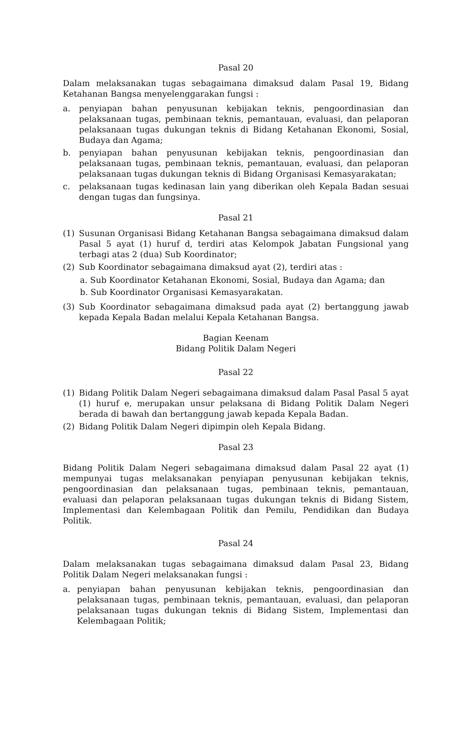Pasal 20
Dalam melaksanakan tugas sebagaimana dimaksud dalam Pasal 19, Bidang Ketahanan Bangsa menyelenggarakan fungsi :
a. penyiapan bahan penyusunan kebijakan teknis, pengoordinasian dan pelaksanaan tugas, pembinaan teknis, pemantauan, evaluasi, dan pelaporan pelaksanaan tugas dukungan teknis di Bidang Ketahanan Ekonomi, Sosial, Budaya dan Agama;
b. penyiapan bahan penyusunan kebijakan teknis, pengoordinasian dan pelaksanaan tugas, pembinaan teknis, pemantauan, evaluasi, dan pelaporan pelaksanaan tugas dukungan teknis di Bidang Organisasi Kemasyarakatan;
c. pelaksanaan tugas kedinasan lain yang diberikan oleh Kepala Badan sesuai dengan tugas dan fungsinya.
Pasal 21
(1) Susunan Organisasi Bidang Ketahanan Bangsa sebagaimana dimaksud dalam Pasal 5 ayat (1) huruf d, terdiri atas Kelompok Jabatan Fungsional yang terbagi atas 2 (dua) Sub Koordinator;
(2) Sub Koordinator sebagaimana dimaksud ayat (2), terdiri atas :
a. Sub Koordinator Ketahanan Ekonomi, Sosial, Budaya dan Agama; dan
b. Sub Koordinator Organisasi Kemasyarakatan.
(3) Sub Koordinator sebagaimana dimaksud pada ayat (2) bertanggung jawab kepada Kepala Badan melalui Kepala Ketahanan Bangsa.
Bagian Keenam
Bidang Politik Dalam Negeri
Pasal 22
(1) Bidang Politik Dalam Negeri sebagaimana dimaksud dalam Pasal Pasal 5 ayat (1) huruf e, merupakan unsur pelaksana di Bidang Politik Dalam Negeri berada di bawah dan bertanggung jawab kepada Kepala Badan.
(2) Bidang Politik Dalam Negeri dipimpin oleh Kepala Bidang.
Pasal 23
Bidang Politik Dalam Negeri sebagaimana dimaksud dalam Pasal 22 ayat (1) mempunyai tugas melaksanakan penyiapan penyusunan kebijakan teknis, pengoordinasian dan pelaksanaan tugas, pembinaan teknis, pemantauan, evaluasi dan pelaporan pelaksanaan tugas dukungan teknis di Bidang Sistem, Implementasi dan Kelembagaan Politik dan Pemilu, Pendidikan dan Budaya Politik.
Pasal 24
Dalam melaksanakan tugas sebagaimana dimaksud dalam Pasal 23, Bidang Politik Dalam Negeri melaksanakan fungsi :
a. penyiapan bahan penyusunan kebijakan teknis, pengoordinasian dan pelaksanaan tugas, pembinaan teknis, pemantauan, evaluasi, dan pelaporan pelaksanaan tugas dukungan teknis di Bidang Sistem, Implementasi dan Kelembagaan Politik;